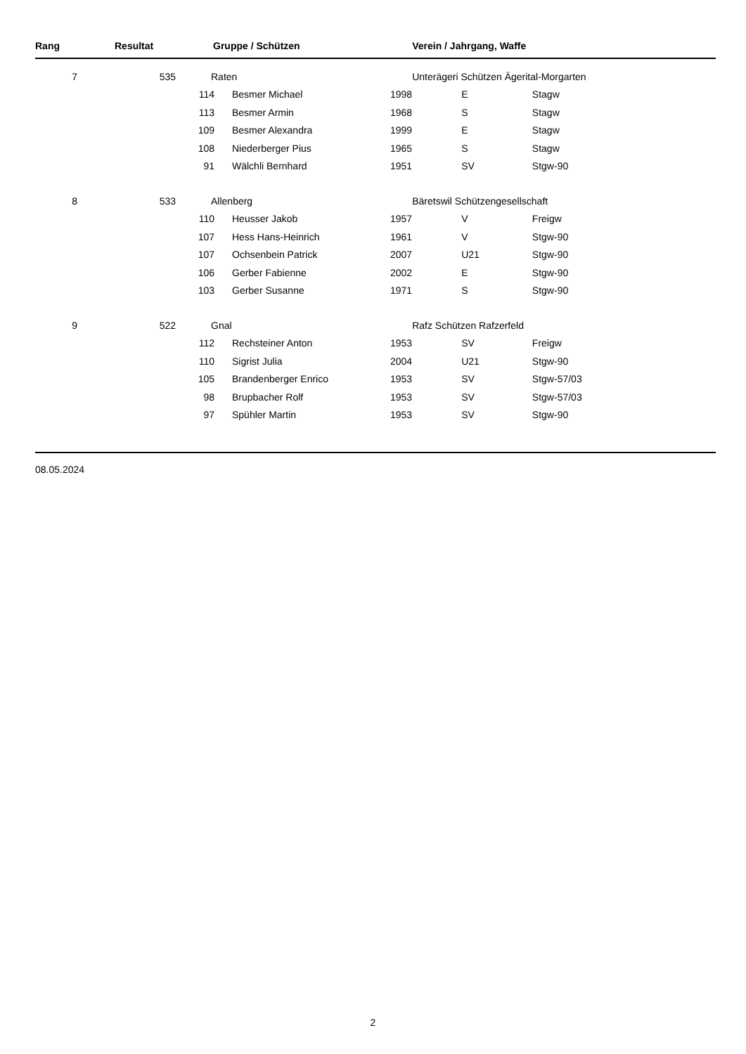| Rang | Resultat | Gruppe / Schützen | | | Verein / Jahrgang, Waffe | | |
| --- | --- | --- | --- | --- | --- | --- | --- |
| 7 | 535 | Raten | | | Unterägeri Schützen Ägerital-Morgarten | | |
| | | 114 | Besmer Michael | 1998 | E | | Stagw |
| | | 113 | Besmer Armin | 1968 | S | | Stagw |
| | | 109 | Besmer Alexandra | 1999 | E | | Stagw |
| | | 108 | Niederberger Pius | 1965 | S | | Stagw |
| | | 91 | Wälchli Bernhard | 1951 | SV | | Stgw-90 |
| 8 | 533 | Allenberg | | | Bäretswil Schützengesellschaft | | |
| | | 110 | Heusser Jakob | 1957 | V | | Freigw |
| | | 107 | Hess Hans-Heinrich | 1961 | V | | Stgw-90 |
| | | 107 | Ochsenbein Patrick | 2007 | U21 | | Stgw-90 |
| | | 106 | Gerber Fabienne | 2002 | E | | Stgw-90 |
| | | 103 | Gerber Susanne | 1971 | S | | Stgw-90 |
| 9 | 522 | Gnal | | | Rafz Schützen Rafzerfeld | | |
| | | 112 | Rechsteiner Anton | 1953 | SV | | Freigw |
| | | 110 | Sigrist Julia | 2004 | U21 | | Stgw-90 |
| | | 105 | Brandenberger Enrico | 1953 | SV | | Stgw-57/03 |
| | | 98 | Brupbacher Rolf | 1953 | SV | | Stgw-57/03 |
| | | 97 | Spühler Martin | 1953 | SV | | Stgw-90 |
08.05.2024
2